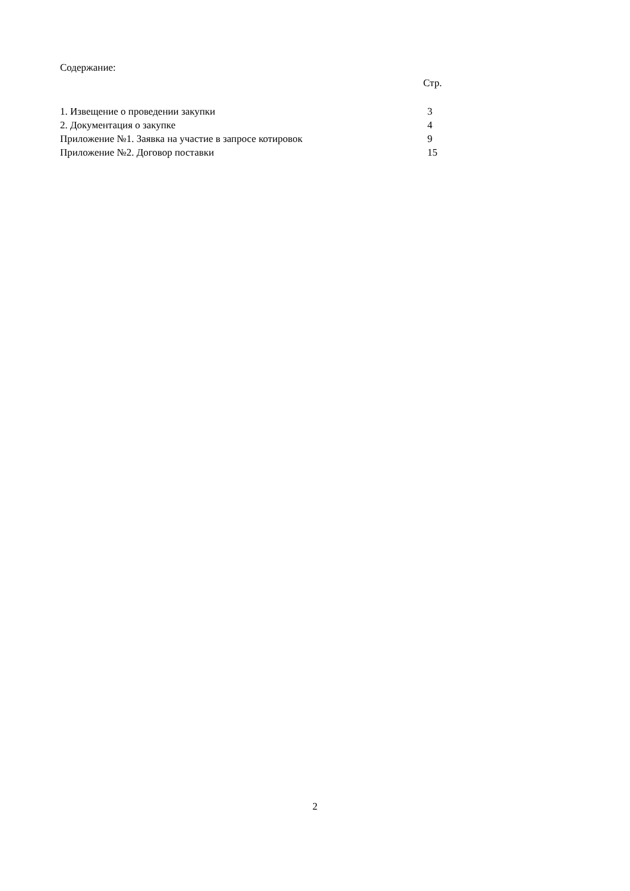Содержание:
Стр.
| 1. Извещение о проведении закупки | 3 |
| 2. Документация о закупке | 4 |
| Приложение №1. Заявка на участие в запросе котировок | 9 |
| Приложение №2. Договор поставки | 15 |
2